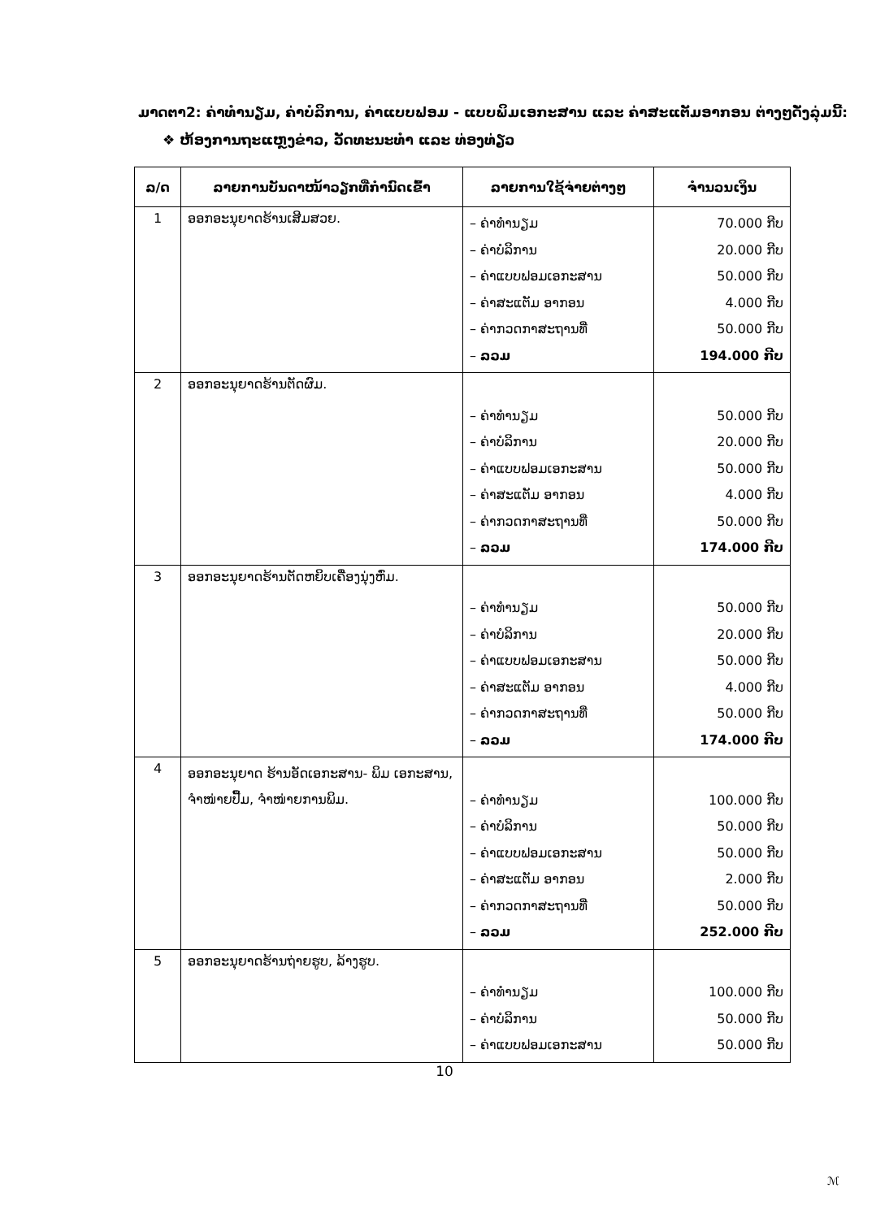ມາດຕາ2: ຄ່າທຳນຽມ, ຄ່າບໍລິການ, ຄ່າແບບຟອມ - ແບບພິມເອກະສານ ແລະ ຄ່າສະແຕັມອາກອນ ຕ່າງໆດັ່ງລຸ່ມນີ້:
❖ ຫ້ອງການຖະແຫຼງຂ່າວ, ວັດທະນະທຳ ແລະ ທ່ອງທ່ຽວ
| ລ/ດ | ລາຍການບັນດາໜ້າວຽກທີ່ກຳນົດເຂົ້າ | ລາຍການໃຊ້ຈ່າຍຕ່າງໆ | ຈຳນວນເງິນ |
| --- | --- | --- | --- |
| 1 | ອອກອະນຸຍາດຮ້ານເສີມສວຍ. | – ຄ່າທຳນຽມ – ຄ່າບໍລິການ – ຄ່າແບບຟອມເອກະສານ – ຄ່າສະແຕັມ ອາກອນ – ຄ່າກວດກາສະຖານທີ່ – ລວມ | 70.000 ກີບ 20.000 ກີບ 50.000 ກີບ 4.000 ກີບ 50.000 ກີບ 194.000 ກີບ |
| 2 | ອອກອະນຸຍາດຮ້ານຕັດຜົມ. | – ຄ່າທຳນຽມ – ຄ່າບໍລິການ – ຄ່າແບບຟອມເອກະສານ – ຄ່າສະແຕັມ ອາກອນ – ຄ່າກວດກາສະຖານທີ່ – ລວມ | 50.000 ກີບ 20.000 ກີບ 50.000 ກີບ 4.000 ກີບ 50.000 ກີບ 174.000 ກີບ |
| 3 | ອອກອະນຸຍາດຮ້ານຕັດຫຍິບເຄື່ອງນຸ່ງຫົ່ມ. | – ຄ່າທຳນຽມ – ຄ່າບໍລິການ – ຄ່າແບບຟອມເອກະສານ – ຄ່າສະແຕັມ ອາກອນ – ຄ່າກວດກາສະຖານທີ່ – ລວມ | 50.000 ກີບ 20.000 ກີບ 50.000 ກີບ 4.000 ກີບ 50.000 ກີບ 174.000 ກີບ |
| 4 | ອອກອະນຸຍາດ ຮ້ານອັດເອກະສານ- ພິມ ເອກະສານ, ຈຳໜ່າຍປື້ມ, ຈຳໜ່າຍການພິມ. | – ຄ່າທຳນຽມ – ຄ່າບໍລິການ – ຄ່າແບບຟອມເອກະສານ – ຄ່າສະແຕັມ ອາກອນ – ຄ່າກວດກາສະຖານທີ່ – ລວມ | 100.000 ກີບ 50.000 ກີບ 50.000 ກີບ 2.000 ກີບ 50.000 ກີບ 252.000 ກີບ |
| 5 | ອອກອະນຸຍາດຮ້ານຖ່າຍຮູບ, ລ້າງຮູບ. | – ຄ່າທຳນຽມ – ຄ່າບໍລິການ – ຄ່າແບບຟອມເອກະສານ | 100.000 ກີບ 50.000 ກີບ 50.000 ກີບ |
10
ℳ